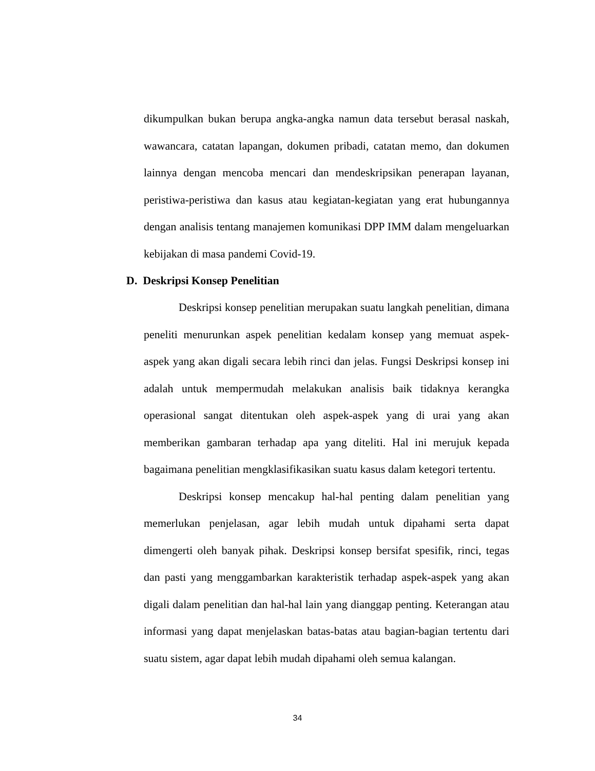dikumpulkan bukan berupa angka-angka namun data tersebut berasal naskah, wawancara, catatan lapangan, dokumen pribadi, catatan memo, dan dokumen lainnya dengan mencoba mencari dan mendeskripsikan penerapan layanan, peristiwa-peristiwa dan kasus atau kegiatan-kegiatan yang erat hubungannya dengan analisis tentang manajemen komunikasi DPP IMM dalam mengeluarkan kebijakan di masa pandemi Covid-19.
D. Deskripsi Konsep Penelitian
Deskripsi konsep penelitian merupakan suatu langkah penelitian, dimana peneliti menurunkan aspek penelitian kedalam konsep yang memuat aspek-aspek yang akan digali secara lebih rinci dan jelas. Fungsi Deskripsi konsep ini adalah untuk mempermudah melakukan analisis baik tidaknya kerangka operasional sangat ditentukan oleh aspek-aspek yang di urai yang akan memberikan gambaran terhadap apa yang diteliti. Hal ini merujuk kepada bagaimana penelitian mengklasifikasikan suatu kasus dalam ketegori tertentu.
Deskripsi konsep mencakup hal-hal penting dalam penelitian yang memerlukan penjelasan, agar lebih mudah untuk dipahami serta dapat dimengerti oleh banyak pihak. Deskripsi konsep bersifat spesifik, rinci, tegas dan pasti yang menggambarkan karakteristik terhadap aspek-aspek yang akan digali dalam penelitian dan hal-hal lain yang dianggap penting. Keterangan atau informasi yang dapat menjelaskan batas-batas atau bagian-bagian tertentu dari suatu sistem, agar dapat lebih mudah dipahami oleh semua kalangan.
34